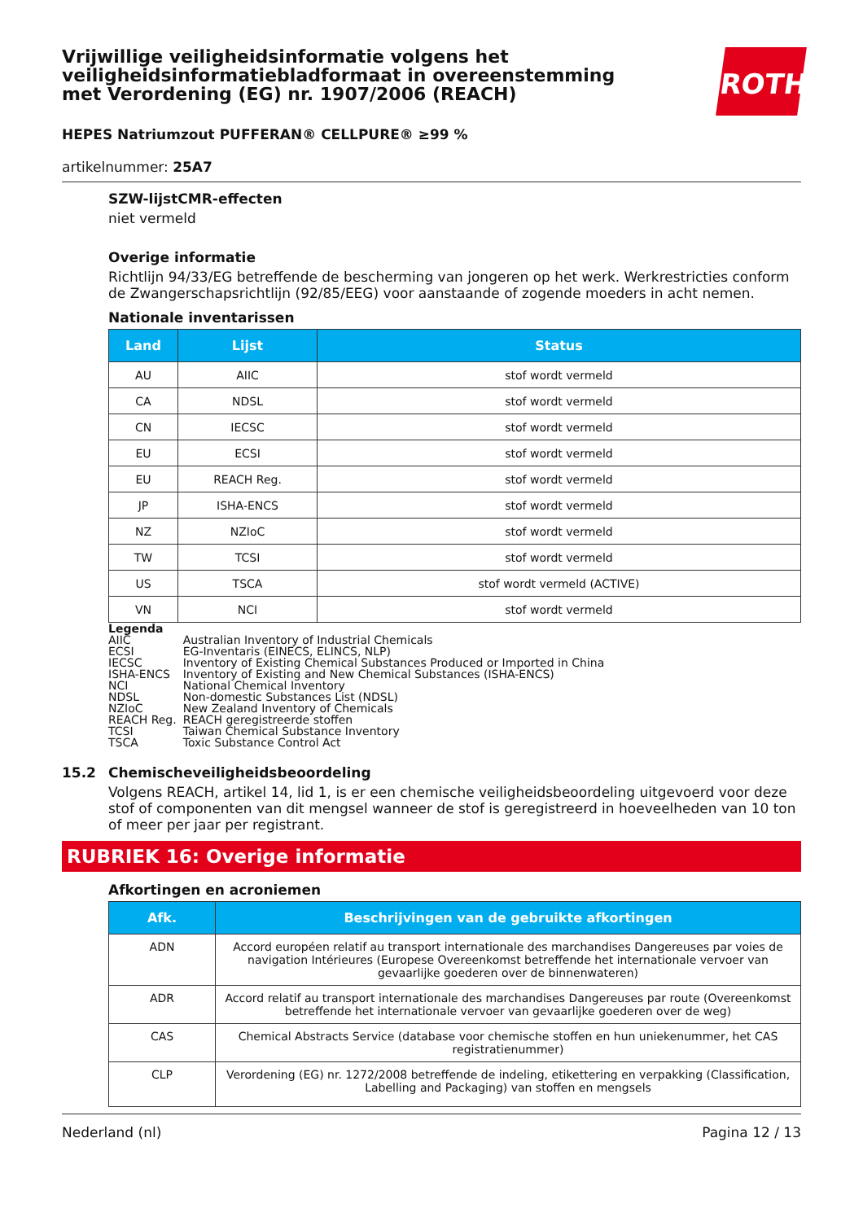ROTH
Vrijwillige veiligheidsinformatie volgens het veiligheidsinformatiebladformaat in overeenstemming met Verordening (EG) nr. 1907/2006 (REACH)
HEPES Natriumzout PUFFERAN® CELLPURE® ≥99 %
artikelnummer: 25A7
SZW-lijstCMR-effecten
niet vermeld
Overige informatie
Richtlijn 94/33/EG betreffende de bescherming van jongeren op het werk. Werkrestricties conform de Zwangerschapsrichtlijn (92/85/EEG) voor aanstaande of zogende moeders in acht nemen.
Nationale inventarissen
| Land | Lijst | Status |
| --- | --- | --- |
| AU | AIIC | stof wordt vermeld |
| CA | NDSL | stof wordt vermeld |
| CN | IECSC | stof wordt vermeld |
| EU | ECSI | stof wordt vermeld |
| EU | REACH Reg. | stof wordt vermeld |
| JP | ISHA-ENCS | stof wordt vermeld |
| NZ | NZIoC | stof wordt vermeld |
| TW | TCSI | stof wordt vermeld |
| US | TSCA | stof wordt vermeld (ACTIVE) |
| VN | NCI | stof wordt vermeld |
Legenda
| AIIC | Australian Inventory of Industrial Chemicals |
| ECSI | EG-Inventaris (EINECS, ELINCS, NLP) |
| IECSC | Inventory of Existing Chemical Substances Produced or Imported in China |
| ISHA-ENCS | Inventory of Existing and New Chemical Substances (ISHA-ENCS) |
| NCI | National Chemical Inventory |
| NDSL | Non-domestic Substances List (NDSL) |
| NZIoC | New Zealand Inventory of Chemicals |
| REACH Reg. | REACH geregistreerde stoffen |
| TCSI | Taiwan Chemical Substance Inventory |
| TSCA | Toxic Substance Control Act |
15.2 Chemischeveiligheidsbeoordeling
Volgens REACH, artikel 14, lid 1, is er een chemische veiligheidsbeoordeling uitgevoerd voor deze stof of componenten van dit mengsel wanneer de stof is geregistreerd in hoeveelheden van 10 ton of meer per jaar per registrant.
RUBRIEK 16: Overige informatie
Afkortingen en acroniemen
| Afk. | Beschrijvingen van de gebruikte afkortingen |
| --- | --- |
| ADN | Accord européen relatif au transport internationale des marchandises Dangereuses par voies de navigation Intérieures (Europese Overeenkomst betreffende het internationale vervoer van gevaarlijke goederen over de binnenwateren) |
| ADR | Accord relatif au transport internationale des marchandises Dangereuses par route (Overeenkomst betreffende het internationale vervoer van gevaarlijke goederen over de weg) |
| CAS | Chemical Abstracts Service (database voor chemische stoffen en hun uniekenummer, het CAS registratienummer) |
| CLP | Verordening (EG) nr. 1272/2008 betreffende de indeling, etikettering en verpakking (Classification, Labelling and Packaging) van stoffen en mengsels |
Nederland (nl) Pagina 12 / 13